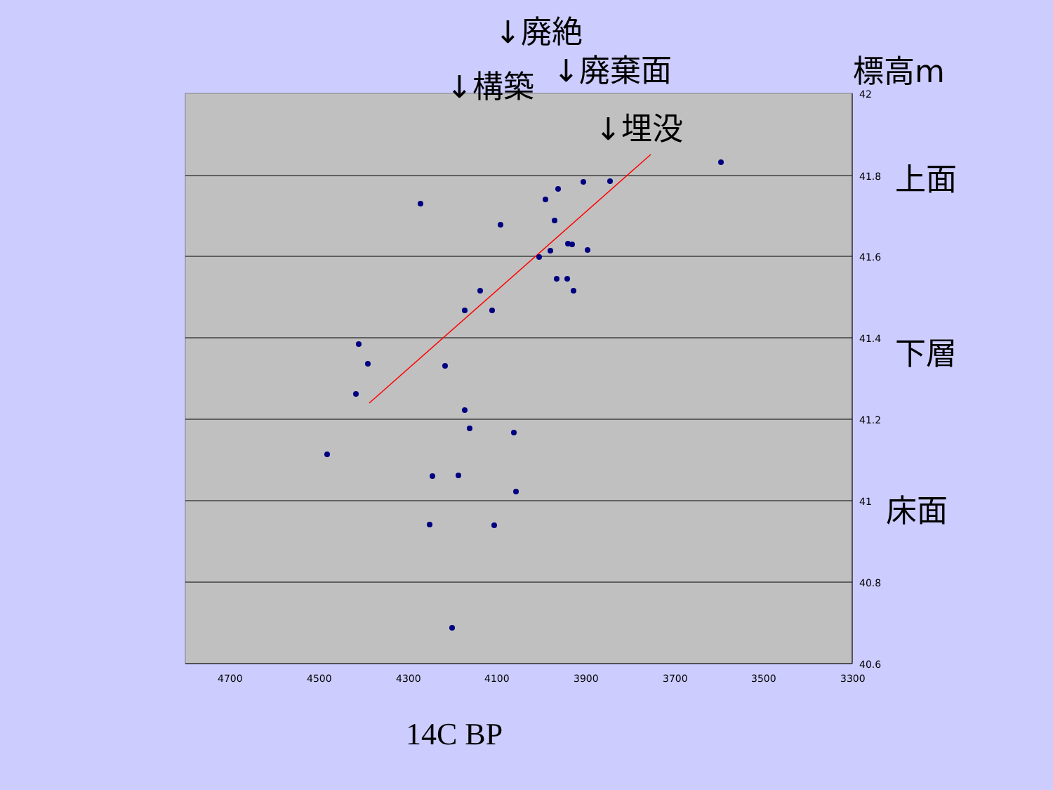↓廃絶
↓廃棄面
↓構築
↓埋没
標高m
上面
下層
床面
42
41.8
41.6
41.4
41.2
41
40.8
40.6
4700 4500 4300 4100 3900 3700 3500 3300
14C BP